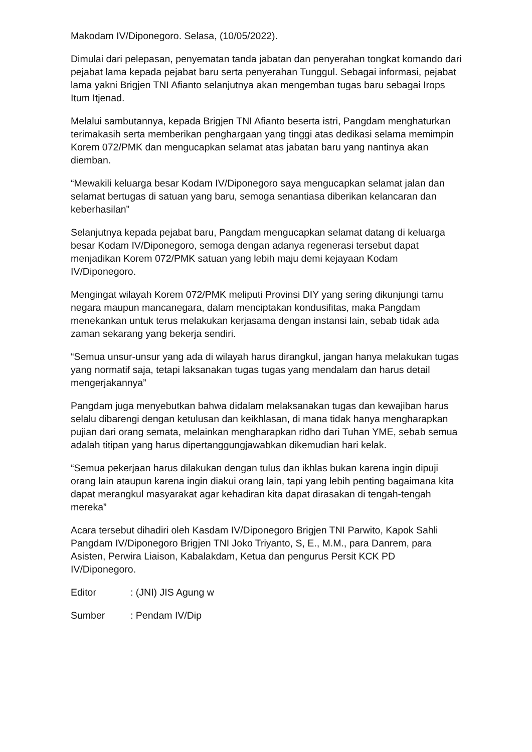Makodam IV/Diponegoro. Selasa, (10/05/2022).
Dimulai dari pelepasan, penyematan tanda jabatan dan penyerahan tongkat komando dari pejabat lama kepada pejabat baru serta penyerahan Tunggul. Sebagai informasi, pejabat lama yakni Brigjen TNI Afianto selanjutnya akan mengemban tugas baru sebagai Irops Itum Itjenad.
Melalui sambutannya, kepada Brigjen TNI Afianto beserta istri, Pangdam menghaturkan terimakasih serta memberikan penghargaan yang tinggi atas dedikasi selama memimpin Korem 072/PMK dan mengucapkan selamat atas jabatan baru yang nantinya akan diemban.
“Mewakili keluarga besar Kodam IV/Diponegoro saya mengucapkan selamat jalan dan selamat bertugas di satuan yang baru, semoga senantiasa diberikan kelancaran dan keberhasilan”
Selanjutnya kepada pejabat baru, Pangdam mengucapkan selamat datang di keluarga besar Kodam IV/Diponegoro, semoga dengan adanya regenerasi tersebut dapat menjadikan Korem 072/PMK satuan yang lebih maju demi kejayaan Kodam IV/Diponegoro.
Mengingat wilayah Korem 072/PMK meliputi Provinsi DIY yang sering dikunjungi tamu negara maupun mancanegara, dalam menciptakan kondusifitas, maka Pangdam menekankan untuk terus melakukan kerjasama dengan instansi lain, sebab tidak ada zaman sekarang yang bekerja sendiri.
“Semua unsur-unsur yang ada di wilayah harus dirangkul, jangan hanya melakukan tugas yang normatif saja, tetapi laksanakan tugas tugas yang mendalam dan harus detail mengerjakannya”
Pangdam juga menyebutkan bahwa didalam melaksanakan tugas dan kewajiban harus selalu dibarengi dengan ketulusan dan keikhlasan, di mana tidak hanya mengharapkan pujian dari orang semata, melainkan mengharapkan ridho dari Tuhan YME, sebab semua adalah titipan yang harus dipertanggungjawabkan dikemudian hari kelak.
“Semua pekerjaan harus dilakukan dengan tulus dan ikhlas bukan karena ingin dipuji orang lain ataupun karena ingin diakui orang lain, tapi yang lebih penting bagaimana kita dapat merangkul masyarakat agar kehadiran kita dapat dirasakan di tengah-tengah mereka”
Acara tersebut dihadiri oleh Kasdam IV/Diponegoro Brigjen TNI Parwito, Kapok Sahli Pangdam IV/Diponegoro Brigjen TNI Joko Triyanto, S, E., M.M., para Danrem, para Asisten, Perwira Liaison, Kabalakdam, Ketua dan pengurus Persit KCK PD IV/Diponegoro.
Editor : (JNI) JIS Agung w
Sumber : Pendam IV/Dip